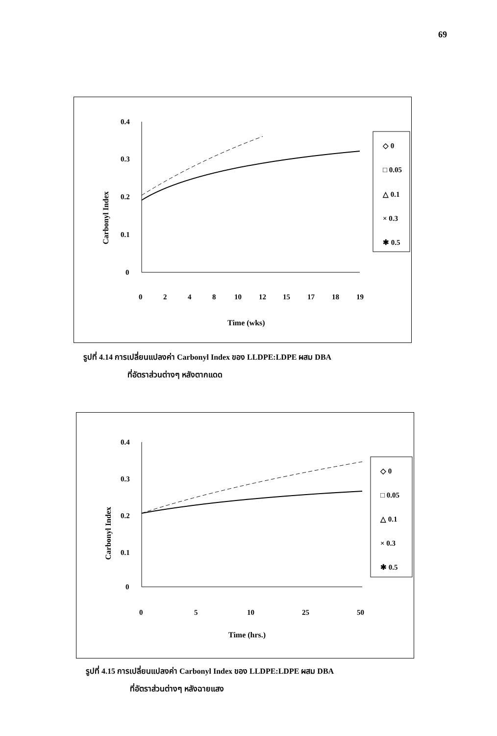69
Carbonyl Index
0.4
0.3
0.2
0.1
0
0
2
4
8
10
12
15
17
18
19
Time (wks)
◇ 0
□ 0.05
△ 0.1
× 0.3
✱ 0.5
รูปที่ 4.14 การเปลี่ยนแปลงค่า Carbonyl Index ของ LLDPE:LDPE ผสม DBA
ที่อัตราส่วนต่างๆ หลังตากแดด
Carbonyl Index
0.4
0.3
0.2
0.1
0
0
5
10
25
50
Time (hrs.)
◇ 0
□ 0.05
△ 0.1
× 0.3
✱ 0.5
รูปที่ 4.15 การเปลี่ยนแปลงค่า Carbonyl Index ของ LLDPE:LDPE ผสม DBA
ที่อัตราส่วนต่างๆ หลังฉายแสง